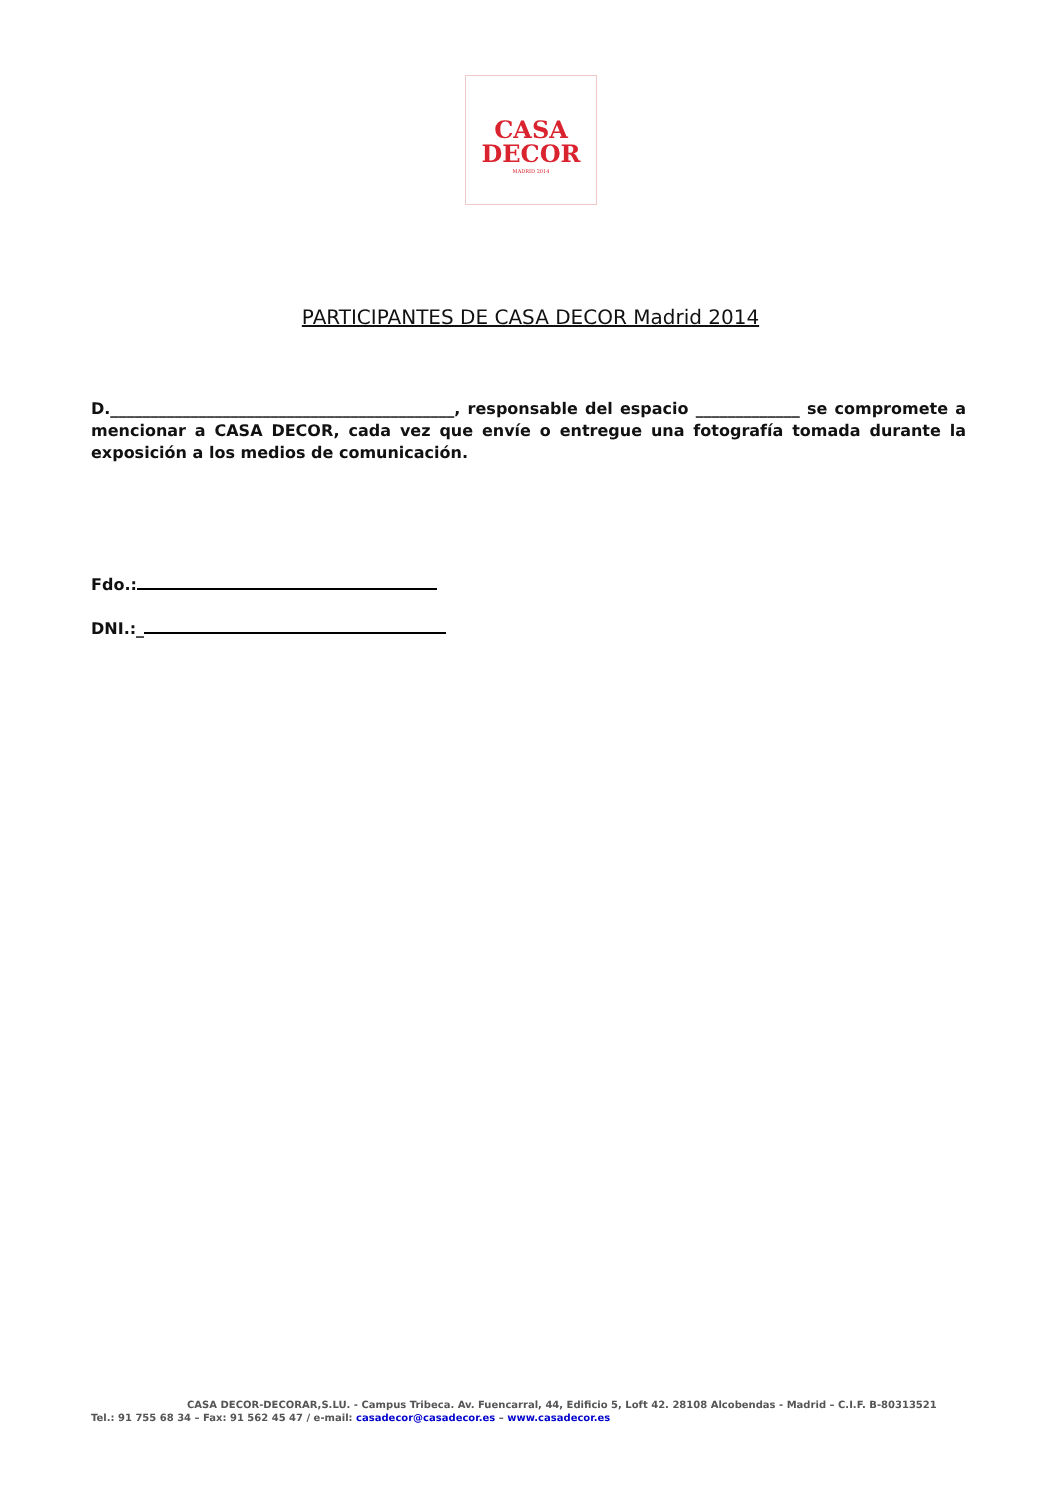CASA
DECOR
MADRID 2014
PARTICIPANTES DE CASA DECOR Madrid 2014
D.___________________________________________, responsable del espacio _____________ se compromete a mencionar a CASA DECOR, cada vez que envíe o entregue una fotografía tomada durante la exposición a los medios de comunicación.
Fdo.:
DNI.:_
CASA DECOR-DECORAR,S.LU. - Campus Tribeca. Av. Fuencarral, 44, Edificio 5, Loft 42. 28108 Alcobendas - Madrid – C.I.F. B-80313521
Tel.: 91 755 68 34 – Fax: 91 562 45 47 / e-mail: casadecor@casadecor.es – www.casadecor.es